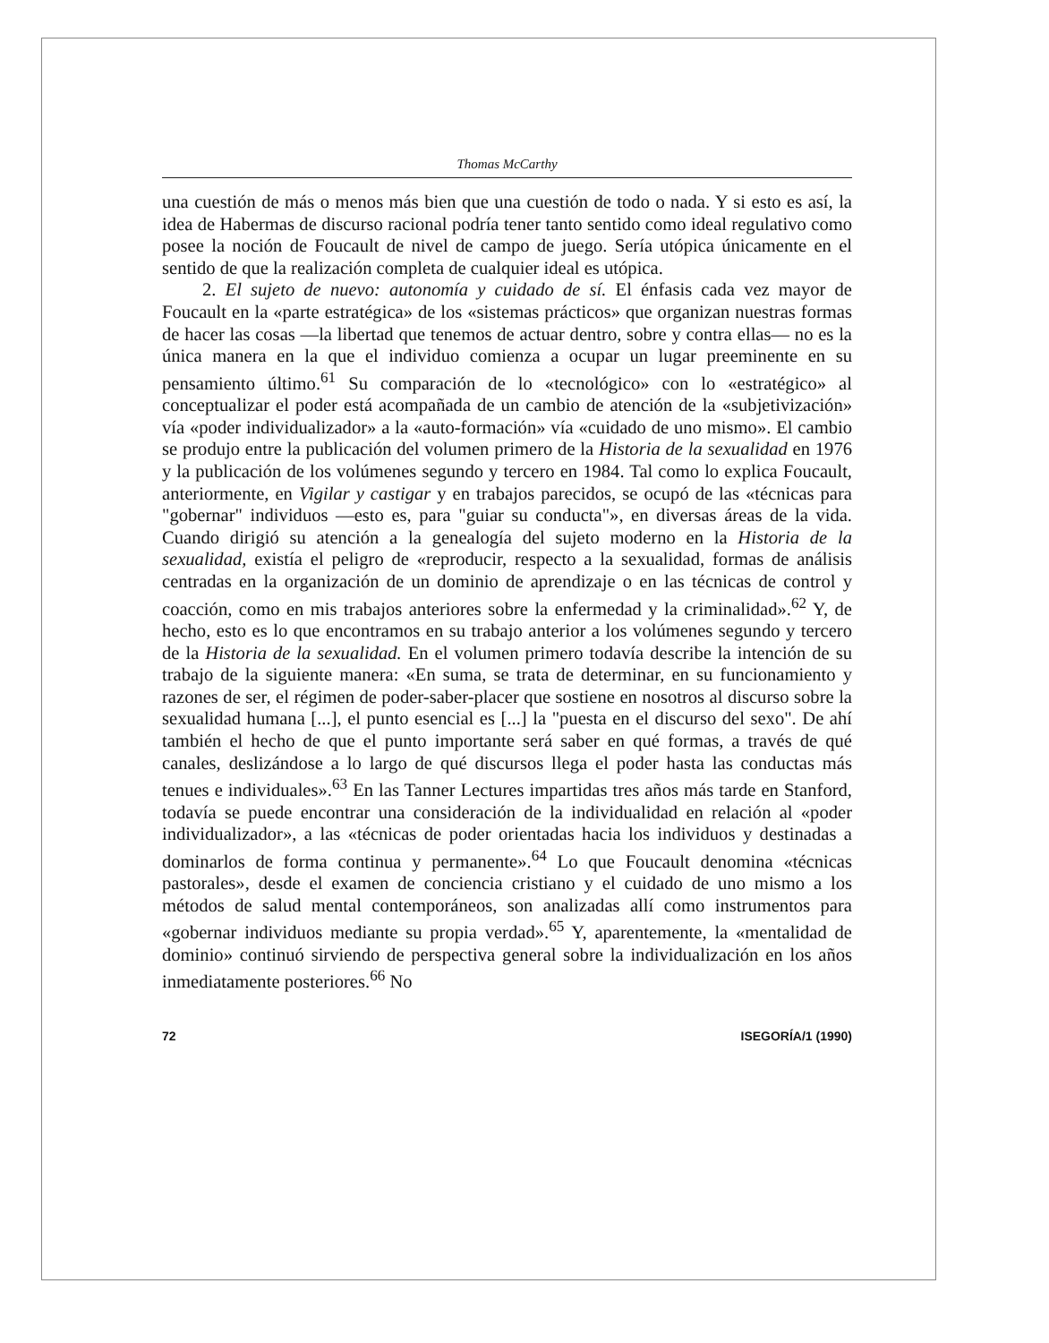Thomas McCarthy
una cuestión de más o menos más bien que una cuestión de todo o nada. Y si esto es así, la idea de Habermas de discurso racional podría tener tanto sentido como ideal regulativo como posee la noción de Foucault de nivel de campo de juego. Sería utópica únicamente en el sentido de que la realización completa de cualquier ideal es utópica.
2. El sujeto de nuevo: autonomía y cuidado de sí. El énfasis cada vez mayor de Foucault en la «parte estratégica» de los «sistemas prácticos» que organizan nuestras formas de hacer las cosas —la libertad que tenemos de actuar dentro, sobre y contra ellas— no es la única manera en la que el individuo comienza a ocupar un lugar preeminente en su pensamiento último.<sup>61</sup> Su comparación de lo «tecnológico» con lo «estratégico» al conceptualizar el poder está acompañada de un cambio de atención de la «subjetivización» vía «poder individualizador» a la «auto-formación» vía «cuidado de uno mismo». El cambio se produjo entre la publicación del volumen primero de la Historia de la sexualidad en 1976 y la publicación de los volúmenes segundo y tercero en 1984. Tal como lo explica Foucault, anteriormente, en Vigilar y castigar y en trabajos parecidos, se ocupó de las «técnicas para "gobernar" individuos —esto es, para "guiar su conducta"», en diversas áreas de la vida. Cuando dirigió su atención a la genealogía del sujeto moderno en la Historia de la sexualidad, existía el peligro de «reproducir, respecto a la sexualidad, formas de análisis centradas en la organización de un dominio de aprendizaje o en las técnicas de control y coacción, como en mis trabajos anteriores sobre la enfermedad y la criminalidad».<sup>62</sup> Y, de hecho, esto es lo que encontramos en su trabajo anterior a los volúmenes segundo y tercero de la Historia de la sexualidad. En el volumen primero todavía describe la intención de su trabajo de la siguiente manera: «En suma, se trata de determinar, en su funcionamiento y razones de ser, el régimen de poder-saber-placer que sostiene en nosotros al discurso sobre la sexualidad humana [...], el punto esencial es [...] la "puesta en el discurso del sexo". De ahí también el hecho de que el punto importante será saber en qué formas, a través de qué canales, deslizándose a lo largo de qué discursos llega el poder hasta las conductas más tenues e individuales».<sup>63</sup> En las Tanner Lectures impartidas tres años más tarde en Stanford, todavía se puede encontrar una consideración de la individualidad en relación al «poder individualizador», a las «técnicas de poder orientadas hacia los individuos y destinadas a dominarlos de forma continua y permanente».<sup>64</sup> Lo que Foucault denomina «técnicas pastorales», desde el examen de conciencia cristiano y el cuidado de uno mismo a los métodos de salud mental contemporáneos, son analizadas allí como instrumentos para «gobernar individuos mediante su propia verdad».<sup>65</sup> Y, aparentemente, la «mentalidad de dominio» continuó sirviendo de perspectiva general sobre la individualización en los años inmediatamente posteriores.<sup>66</sup> No
72 ISEGORÍA/1 (1990)